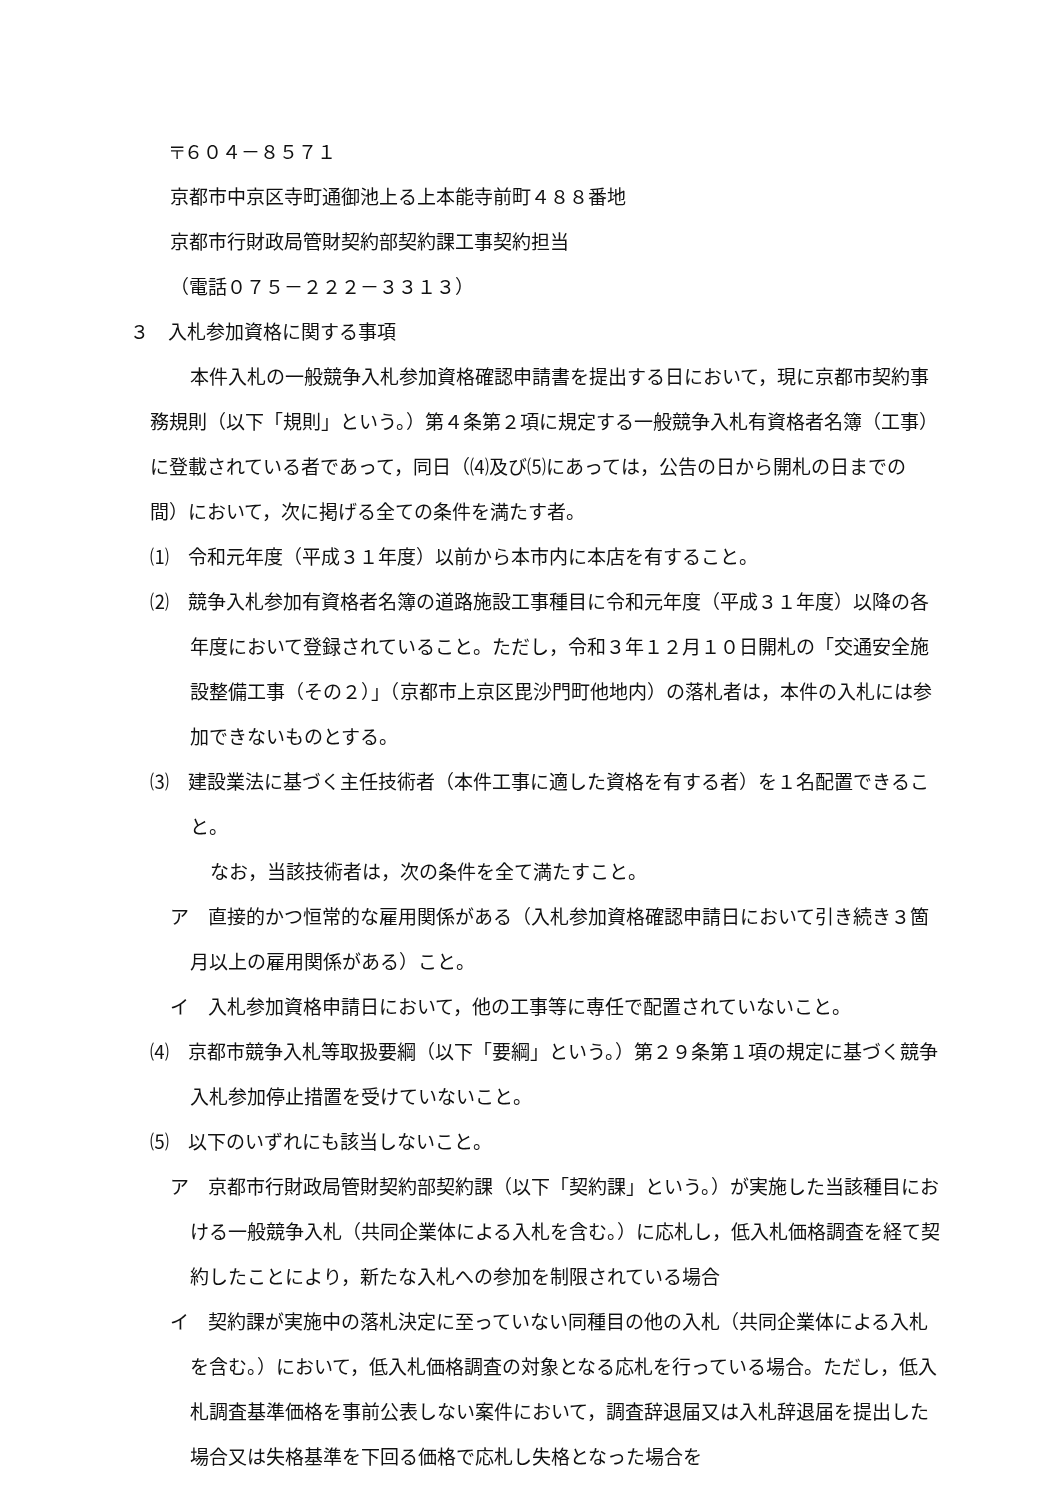〒６０４－８５７１
京都市中京区寺町通御池上る上本能寺前町４８８番地
京都市行財政局管財契約部契約課工事契約担当
（電話０７５－２２２－３３１３）
３　入札参加資格に関する事項
本件入札の一般競争入札参加資格確認申請書を提出する日において，現に京都市契約事務規則（以下「規則」という。）第４条第２項に規定する一般競争入札有資格者名簿（工事）に登載されている者であって，同日（⑷及び⑸にあっては，公告の日から開札の日までの間）において，次に掲げる全ての条件を満たす者。
⑴　令和元年度（平成３１年度）以前から本市内に本店を有すること。
⑵　競争入札参加有資格者名簿の道路施設工事種目に令和元年度（平成３１年度）以降の各年度において登録されていること。ただし，令和３年１２月１０日開札の「交通安全施設整備工事（その２）」（京都市上京区毘沙門町他地内）の落札者は，本件の入札には参加できないものとする。
⑶　建設業法に基づく主任技術者（本件工事に適した資格を有する者）を１名配置できること。
なお，当該技術者は，次の条件を全て満たすこと。
ア　直接的かつ恒常的な雇用関係がある（入札参加資格確認申請日において引き続き３箇月以上の雇用関係がある）こと。
イ　入札参加資格申請日において，他の工事等に専任で配置されていないこと。
⑷　京都市競争入札等取扱要綱（以下「要綱」という。）第２９条第１項の規定に基づく競争入札参加停止措置を受けていないこと。
⑸　以下のいずれにも該当しないこと。
ア　京都市行財政局管財契約部契約課（以下「契約課」という。）が実施した当該種目における一般競争入札（共同企業体による入札を含む。）に応札し，低入札価格調査を経て契約したことにより，新たな入札への参加を制限されている場合
イ　契約課が実施中の落札決定に至っていない同種目の他の入札（共同企業体による入札を含む。）において，低入札価格調査の対象となる応札を行っている場合。ただし，低入札調査基準価格を事前公表しない案件において，調査辞退届又は入札辞退届を提出した場合又は失格基準を下回る価格で応札し失格となった場合を